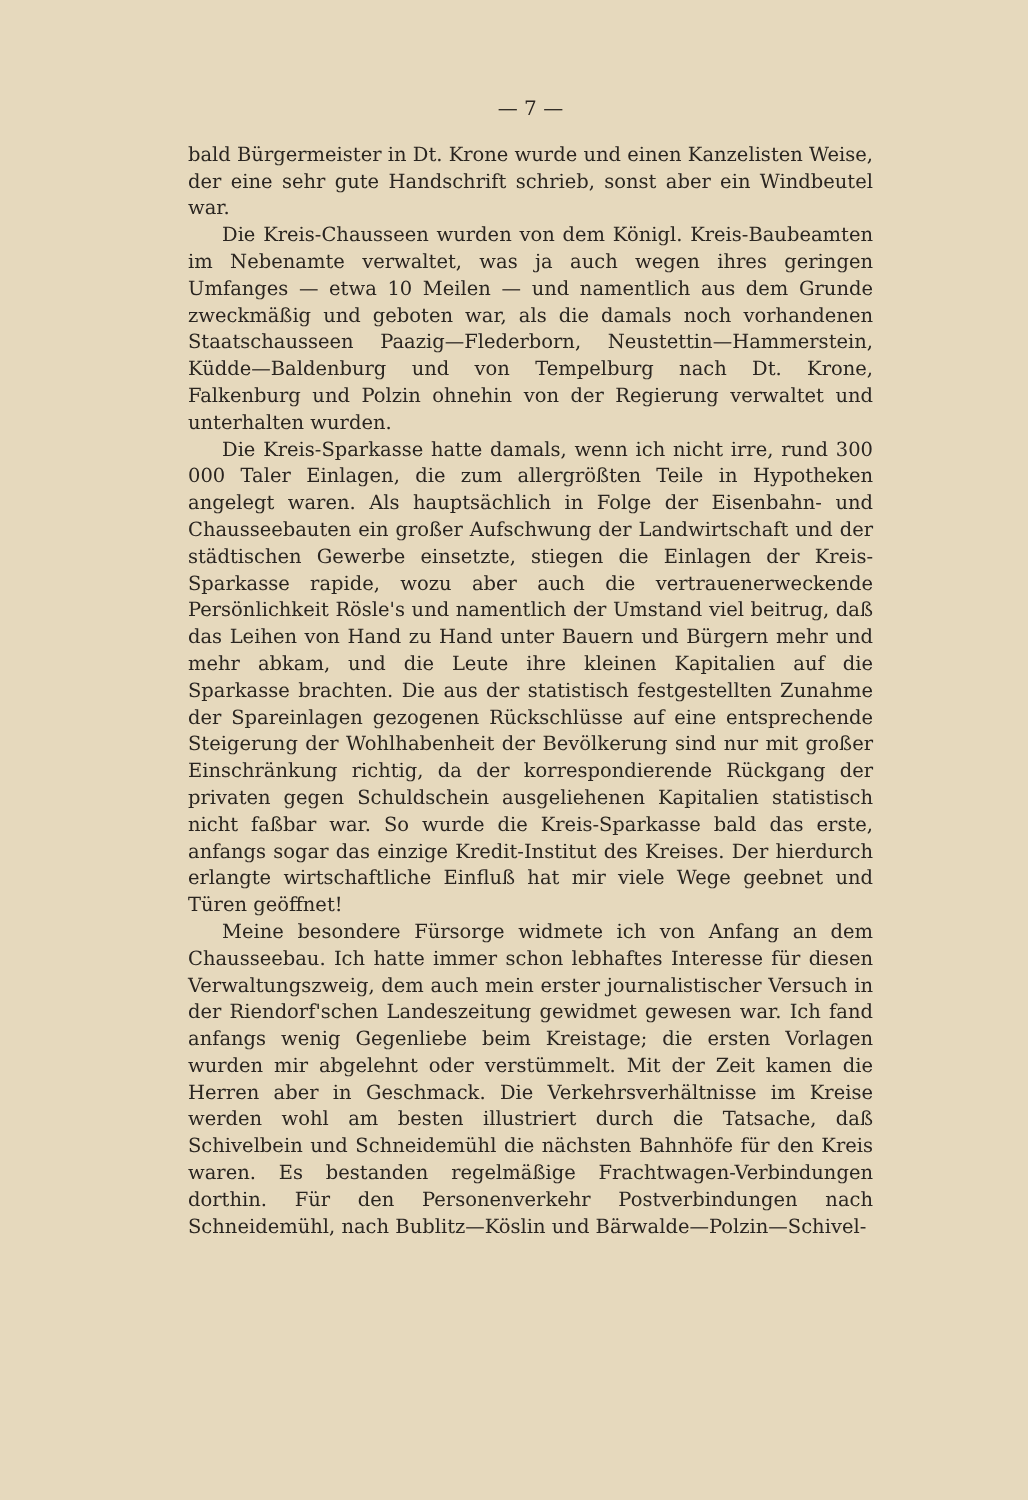— 7 —
bald Bürgermeister in Dt. Krone wurde und einen Kanzelisten Weise, der eine sehr gute Handschrift schrieb, sonst aber ein Windbeutel war.
Die Kreis-Chausseen wurden von dem Königl. Kreis-Baubeamten im Nebenamte verwaltet, was ja auch wegen ihres geringen Umfanges — etwa 10 Meilen — und namentlich aus dem Grunde zweckmäßig und geboten war, als die damals noch vorhandenen Staatschausseen Paazig—Flederborn, Neustettin—Hammerstein, Küdde—Baldenburg und von Tempelburg nach Dt. Krone, Falkenburg und Polzin ohnehin von der Regierung verwaltet und unterhalten wurden.
Die Kreis-Sparkasse hatte damals, wenn ich nicht irre, rund 300 000 Taler Einlagen, die zum allergrößten Teile in Hypotheken angelegt waren. Als hauptsächlich in Folge der Eisenbahn- und Chausseebauten ein großer Aufschwung der Landwirtschaft und der städtischen Gewerbe einsetzte, stiegen die Einlagen der Kreis-Sparkasse rapide, wozu aber auch die vertrauenerweckende Persönlichkeit Rösle's und namentlich der Umstand viel beitrug, daß das Leihen von Hand zu Hand unter Bauern und Bürgern mehr und mehr abkam, und die Leute ihre kleinen Kapitalien auf die Sparkasse brachten. Die aus der statistisch festgestellten Zunahme der Spareinlagen gezogenen Rückschlüsse auf eine entsprechende Steigerung der Wohlhabenheit der Bevölkerung sind nur mit großer Einschränkung richtig, da der korrespondierende Rückgang der privaten gegen Schuldschein ausgeliehenen Kapitalien statistisch nicht faßbar war. So wurde die Kreis-Sparkasse bald das erste, anfangs sogar das einzige Kredit-Institut des Kreises. Der hierdurch erlangte wirtschaftliche Einfluß hat mir viele Wege geebnet und Türen geöffnet!
Meine besondere Fürsorge widmete ich von Anfang an dem Chausseebau. Ich hatte immer schon lebhaftes Interesse für diesen Verwaltungszweig, dem auch mein erster journalistischer Versuch in der Riendorf'schen Landeszeitung gewidmet gewesen war. Ich fand anfangs wenig Gegenliebe beim Kreistage; die ersten Vorlagen wurden mir abgelehnt oder verstümmelt. Mit der Zeit kamen die Herren aber in Geschmack. Die Verkehrsverhältnisse im Kreise werden wohl am besten illustriert durch die Tatsache, daß Schivelbein und Schneidemühl die nächsten Bahnhöfe für den Kreis waren. Es bestanden regelmäßige Frachtwagen-Verbindungen dorthin. Für den Personenverkehr Postverbindungen nach Schneidemühl, nach Bublitz—Köslin und Bärwalde—Polzin—Schivel-